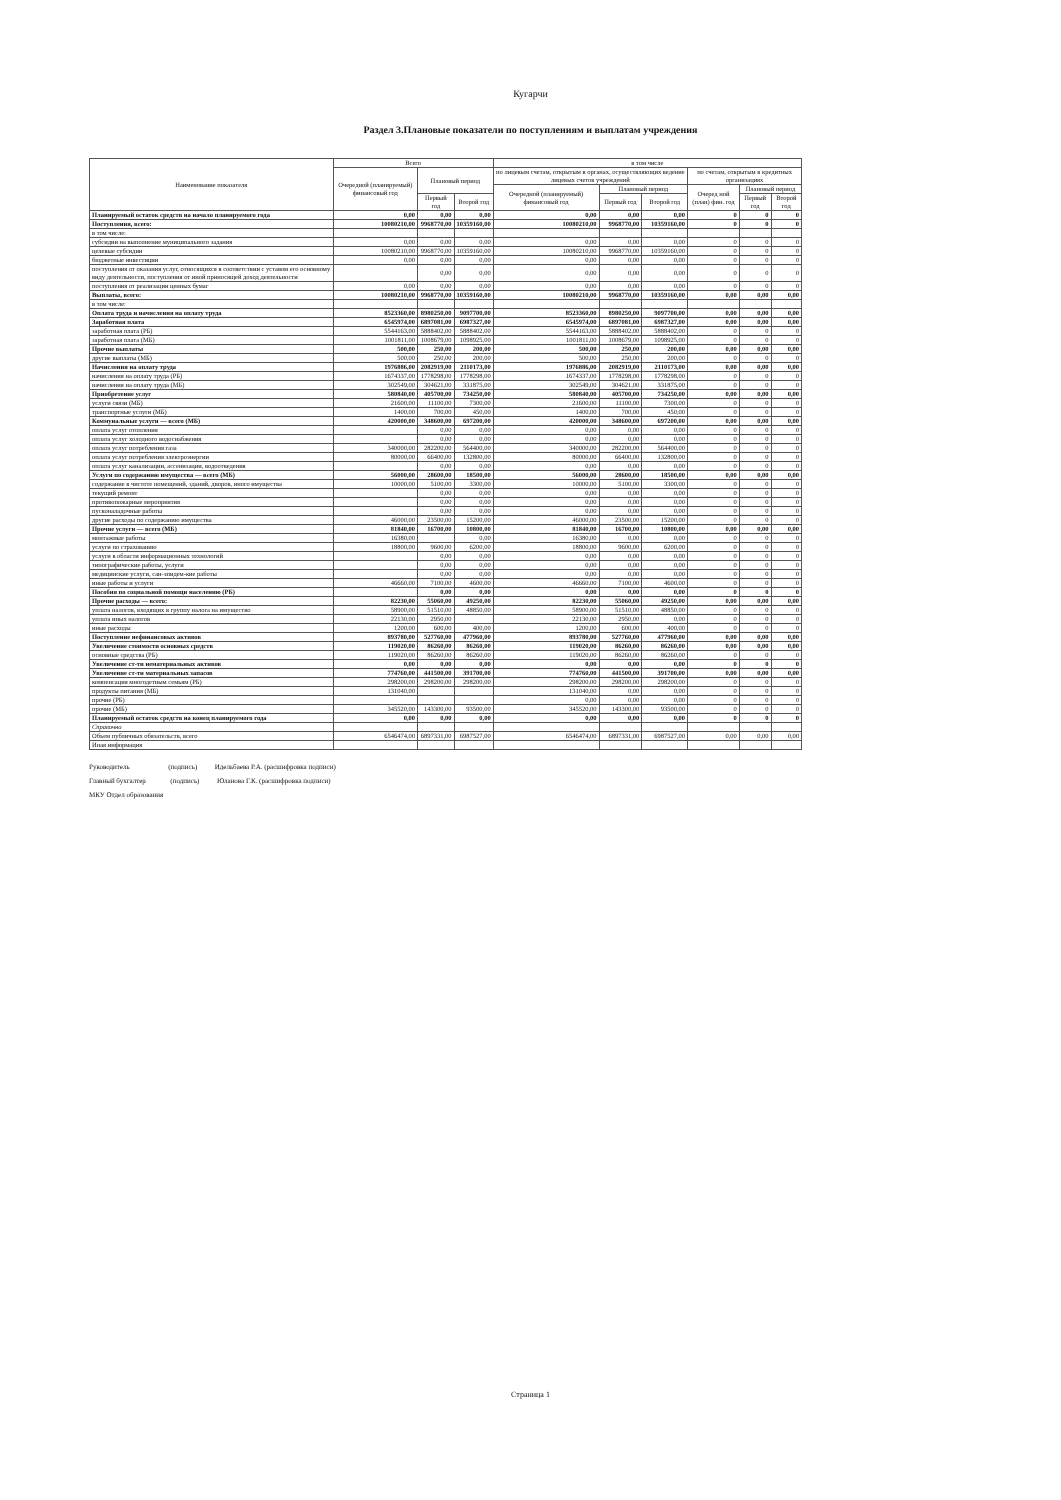Кугарчи
Раздел 3.Плановые показатели по поступлениям и выплатам учреждения
| Наименование показателя | Всего | | | в том числе | | | | | |
| --- | --- | --- | --- | --- | --- | --- | --- | --- | --- |
| | Очередной (планируемый) финансовый год | Плановый период | | по лицевым счетам, открытым в органах, осуществляющих ведение лицевых счетов учреждений | | | по счетам, открытым в кредитных организациях | | |
| | | | | Очередной (планируемый) финансовый год | Плановый период | | Очеред ной (план) фин. год | Плановый период | |
| | | Первый год | Второй год | | Первый год | Второй год | | Первый год | Второй год |
| Планируемый остаток средств на начало планируемого года | 0,00 | 0,00 | 0,00 | 0,00 | 0,00 | 0,00 | 0 | 0 | 0 |
| Поступления, всего: | 10080210,00 | 9968770,00 | 10359160,00 | 10080210,00 | 9968770,00 | 10359160,00 | 0 | 0 | 0 |
| в том числе: | | | | | | | | | |
| субсидии на выполнение муниципального задания | 0,00 | 0,00 | 0,00 | 0,00 | 0,00 | 0,00 | 0 | 0 | 0 |
| целевые субсидии | 10080210,00 | 9968770,00 | 10359160,00 | 10080210,00 | 9968770,00 | 10359160,00 | 0 | 0 | 0 |
| бюджетные инвестиции | 0,00 | 0,00 | 0,00 | 0,00 | 0,00 | 0,00 | 0 | 0 | 0 |
| поступления от оказания услуг, относящихся в соответствии с уставом его основному виду деятельности, поступления от иной приносящей доход деятельности | | 0,00 | 0,00 | 0,00 | 0,00 | 0,00 | 0 | 0 | 0 |
| поступления от реализации ценных бумаг | 0,00 | 0,00 | 0,00 | 0,00 | 0,00 | 0,00 | 0 | 0 | 0 |
| Выплаты, всего: | 10080210,00 | 9968770,00 | 10359160,00 | 10080210,00 | 9968770,00 | 10359160,00 | 0,00 | 0,00 | 0,00 |
| в том числе: | | | | | | | | | |
| Оплата труда и начисления на оплату труда | 8523360,00 | 8980250,00 | 9097700,00 | 8523360,00 | 8980250,00 | 9097700,00 | 0,00 | 0,00 | 0,00 |
| Заработная плата | 6545974,00 | 6897081,00 | 6987327,00 | 6545974,00 | 6897081,00 | 6987327,00 | 0,00 | 0,00 | 0,00 |
| заработная плата (РБ) | 5544163,00 | 5888402,00 | 5888402,00 | 5544163,00 | 5888402,00 | 5888402,00 | 0 | 0 | 0 |
| заработная плата (МБ) | 1001811,00 | 1008679,00 | 1098925,00 | 1001811,00 | 1008679,00 | 1098925,00 | 0 | 0 | 0 |
| Прочие выплаты | 500,00 | 250,00 | 200,00 | 500,00 | 250,00 | 200,00 | 0,00 | 0,00 | 0,00 |
| другие выплаты (МБ) | 500,00 | 250,00 | 200,00 | 500,00 | 250,00 | 200,00 | 0 | 0 | 0 |
| Начисления на оплату труда | 1976886,00 | 2082919,00 | 2110173,00 | 1976886,00 | 2082919,00 | 2110173,00 | 0,00 | 0,00 | 0,00 |
| начисления на оплату труда (РБ) | 1674337,00 | 1778298,00 | 1778298,00 | 1674337,00 | 1778298,00 | 1778298,00 | 0 | 0 | 0 |
| начисления на оплату труда (МБ) | 302549,00 | 304621,00 | 331875,00 | 302549,00 | 304621,00 | 331875,00 | 0 | 0 | 0 |
| Приобретение услуг | 580840,00 | 405700,00 | 734250,00 | 580840,00 | 405700,00 | 734250,00 | 0,00 | 0,00 | 0,00 |
| услуги связи (МБ) | 21600,00 | 11100,00 | 7300,00 | 21600,00 | 11100,00 | 7300,00 | 0 | 0 | 0 |
| транспортные услуги (МБ) | 1400,00 | 700,00 | 450,00 | 1400,00 | 700,00 | 450,00 | 0 | 0 | 0 |
| Коммунальные услуги — всего (МБ) | 420000,00 | 348600,00 | 697200,00 | 420000,00 | 348600,00 | 697200,00 | 0,00 | 0,00 | 0,00 |
| оплата услуг отопления | | 0,00 | 0,00 | 0,00 | 0,00 | 0,00 | 0 | 0 | 0 |
| оплата услуг холодного водоснабжения | | 0,00 | 0,00 | 0,00 | 0,00 | 0,00 | 0 | 0 | 0 |
| оплата услуг потребления газа | 340000,00 | 282200,00 | 564400,00 | 340000,00 | 282200,00 | 564400,00 | 0 | 0 | 0 |
| оплата услуг потребления электроэнергии | 80000,00 | 66400,00 | 132800,00 | 80000,00 | 66400,00 | 132800,00 | 0 | 0 | 0 |
| оплата услуг канализации, ассенизации, водоотведения | | 0,00 | 0,00 | 0,00 | 0,00 | 0,00 | 0 | 0 | 0 |
| Услуги по содержанию имущества — всего (МБ) | 56000,00 | 28600,00 | 18500,00 | 56000,00 | 28600,00 | 18500,00 | 0,00 | 0,00 | 0,00 |
| содержание в чистоте помещений, зданий, дворов, иного имущества | 10000,00 | 5100,00 | 3300,00 | 10000,00 | 5100,00 | 3300,00 | 0 | 0 | 0 |
| текущий ремонт | | 0,00 | 0,00 | 0,00 | 0,00 | 0,00 | 0 | 0 | 0 |
| противопожарные мероприятия | | 0,00 | 0,00 | 0,00 | 0,00 | 0,00 | 0 | 0 | 0 |
| пусконаладочные работы | | 0,00 | 0,00 | 0,00 | 0,00 | 0,00 | 0 | 0 | 0 |
| другие расходы по содержанию имущества | 46000,00 | 23500,00 | 15200,00 | 46000,00 | 23500,00 | 15200,00 | 0 | 0 | 0 |
| Прочие услуги — всего (МБ) | 81840,00 | 16700,00 | 10800,00 | 81840,00 | 16700,00 | 10800,00 | 0,00 | 0,00 | 0,00 |
| монтажные работы | 16380,00 | | 0,00 | 16380,00 | 0,00 | 0,00 | 0 | 0 | 0 |
| услуги по страхованию | 18800,00 | 9600,00 | 6200,00 | 18800,00 | 9600,00 | 6200,00 | 0 | 0 | 0 |
| услуги в области информационных технологий | | 0,00 | 0,00 | 0,00 | 0,00 | 0,00 | 0 | 0 | 0 |
| типографические работы, услуги | | 0,00 | 0,00 | 0,00 | 0,00 | 0,00 | 0 | 0 | 0 |
| медицинские услуги, сан-эпидем-кие работы | | 0,00 | 0,00 | 0,00 | 0,00 | 0,00 | 0 | 0 | 0 |
| иные работы и услуги | 46660,00 | 7100,00 | 4600,00 | 46660,00 | 7100,00 | 4600,00 | 0 | 0 | 0 |
| Пособия по социальной помощи населению (РБ) | | 0,00 | 0,00 | 0,00 | 0,00 | 0,00 | 0 | 0 | 0 |
| Прочие расходы — всего: | 82230,00 | 55060,00 | 49250,00 | 82230,00 | 55060,00 | 49250,00 | 0,00 | 0,00 | 0,00 |
| уплата налогов, входящих в группу налога на имущество | 58900,00 | 51510,00 | 48850,00 | 58900,00 | 51510,00 | 48850,00 | 0 | 0 | 0 |
| уплата иных налогов | 22130,00 | 2950,00 | | 22130,00 | 2950,00 | 0,00 | 0 | 0 | 0 |
| иные расходы | 1200,00 | 600,00 | 400,00 | 1200,00 | 600,00 | 400,00 | 0 | 0 | 0 |
| Поступление нефинансовых активов | 893780,00 | 527760,00 | 477960,00 | 893780,00 | 527760,00 | 477960,00 | 0,00 | 0,00 | 0,00 |
| Увеличение стоимости основных средств | 119020,00 | 86260,00 | 86260,00 | 119020,00 | 86260,00 | 86260,00 | 0,00 | 0,00 | 0,00 |
| основные средства (РБ) | 119020,00 | 86260,00 | 86260,00 | 119020,00 | 86260,00 | 86260,00 | 0 | 0 | 0 |
| Увеличение ст-ти нематериальных активов | 0,00 | 0,00 | 0,00 | 0,00 | 0,00 | 0,00 | 0 | 0 | 0 |
| Увеличение ст-ти материальных запасов | 774760,00 | 441500,00 | 391700,00 | 774760,00 | 441500,00 | 391700,00 | 0,00 | 0,00 | 0,00 |
| компенсация многодетным семьям (РБ) | 298200,00 | 298200,00 | 298200,00 | 298200,00 | 298200,00 | 298200,00 | 0 | 0 | 0 |
| продукты питания (МБ) | 131040,00 | | | 131040,00 | 0,00 | 0,00 | 0 | 0 | 0 |
| прочие (РБ) | | | | 0,00 | 0,00 | 0,00 | 0 | 0 | 0 |
| прочие (МБ) | 345520,00 | 143300,00 | 93500,00 | 345520,00 | 143300,00 | 93500,00 | 0 | 0 | 0 |
| Планируемый остаток средств на конец планируемого года | 0,00 | 0,00 | 0,00 | 0,00 | 0,00 | 0,00 | 0 | 0 | 0 |
| Справочно | | | | | | | | | |
| Объем публичных обязательств, всего | 6546474,00 | 6897331,00 | 6987527,00 | 6546474,00 | 6897331,00 | 6987527,00 | 0,00 | 0,00 | 0,00 |
| Иная информация | | | | | | | | | |
Руководитель (подпись) Идельбаева Р.А. (расшифровка подписи)
Главный бухгалтер (подпись) Юланова Г.К. (расшифровка подписи)
МКУ Отдел образования
Страница 1